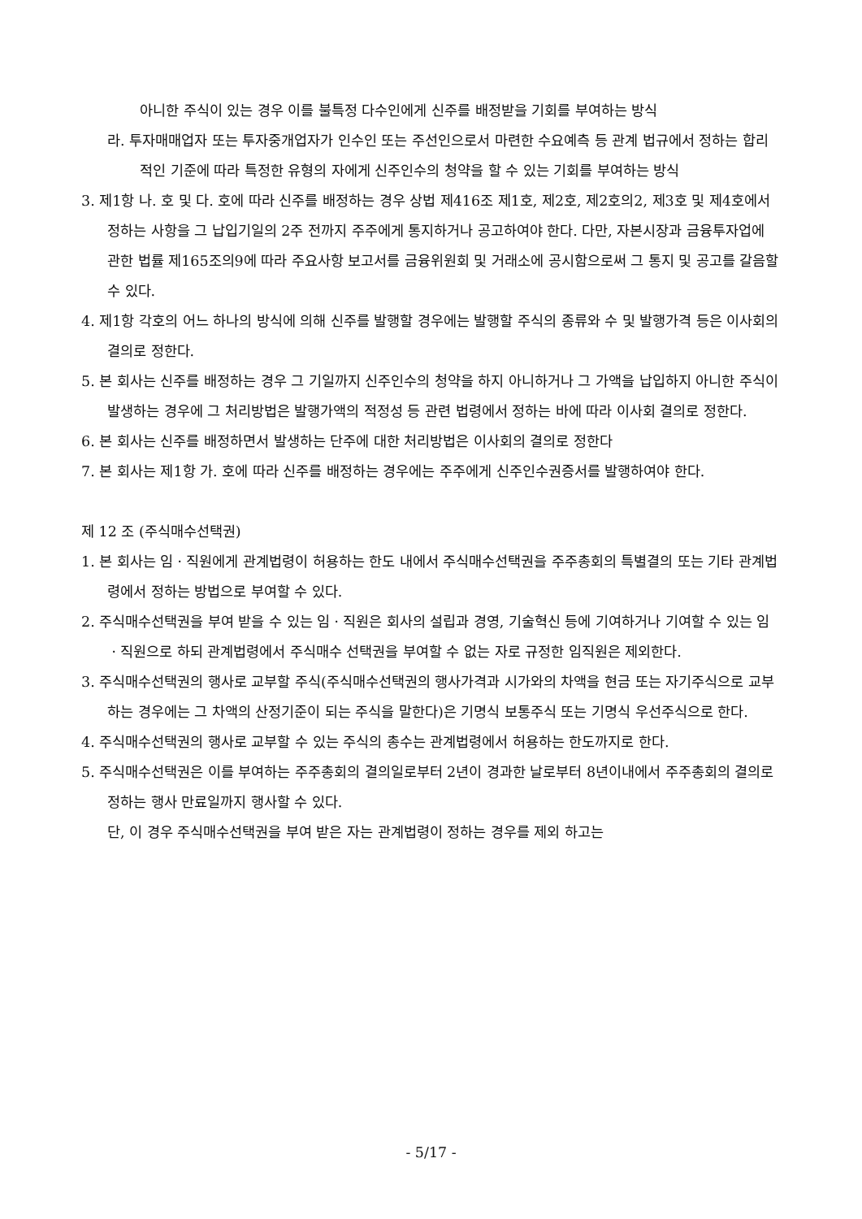아니한 주식이 있는 경우 이를 불특정 다수인에게 신주를 배정받을 기회를 부여하는 방식
라. 투자매매업자 또는 투자중개업자가 인수인 또는 주선인으로서 마련한 수요예측 등 관계 법규에서 정하는 합리적인 기준에 따라 특정한 유형의 자에게 신주인수의 청약을 할 수 있는 기회를 부여하는 방식
3. 제1항 나. 호 및 다. 호에 따라 신주를 배정하는 경우 상법 제416조 제1호, 제2호, 제2호의2, 제3호 및 제4호에서 정하는 사항을 그 납입기일의 2주 전까지 주주에게 통지하거나 공고하여야 한다. 다만, 자본시장과 금융투자업에 관한 법률 제165조의9에 따라 주요사항 보고서를 금융위원회 및 거래소에 공시함으로써 그 통지 및 공고를 갈음할 수 있다.
4. 제1항 각호의 어느 하나의 방식에 의해 신주를 발행할 경우에는 발행할 주식의 종류와 수 및 발행가격 등은 이사회의 결의로 정한다.
5. 본 회사는 신주를 배정하는 경우 그 기일까지 신주인수의 청약을 하지 아니하거나 그 가액을 납입하지 아니한 주식이 발생하는 경우에 그 처리방법은 발행가액의 적정성 등 관련 법령에서 정하는 바에 따라 이사회 결의로 정한다.
6. 본 회사는 신주를 배정하면서 발생하는 단주에 대한 처리방법은 이사회의 결의로 정한다
7. 본 회사는 제1항 가. 호에 따라 신주를 배정하는 경우에는 주주에게 신주인수권증서를 발행하여야 한다.
제 12 조 (주식매수선택권)
1. 본 회사는 임ㆍ직원에게 관계법령이 허용하는 한도 내에서 주식매수선택권을 주주총회의 특별결의 또는 기타 관계법령에서 정하는 방법으로 부여할 수 있다.
2. 주식매수선택권을 부여 받을 수 있는 임ㆍ직원은 회사의 설립과 경영, 기술혁신 등에 기여하거나 기여할 수 있는 임ㆍ직원으로 하되 관계법령에서 주식매수 선택권을 부여할 수 없는 자로 규정한 임직원은 제외한다.
3. 주식매수선택권의 행사로 교부할 주식(주식매수선택권의 행사가격과 시가와의 차액을 현금 또는 자기주식으로 교부하는 경우에는 그 차액의 산정기준이 되는 주식을 말한다)은 기명식 보통주식 또는 기명식 우선주식으로 한다.
4. 주식매수선택권의 행사로 교부할 수 있는 주식의 총수는 관계법령에서 허용하는 한도까지로 한다.
5. 주식매수선택권은 이를 부여하는 주주총회의 결의일로부터 2년이 경과한 날로부터 8년이내에서 주주총회의 결의로 정하는 행사 만료일까지 행사할 수 있다.
단, 이 경우 주식매수선택권을 부여 받은 자는 관계법령이 정하는 경우를 제외 하고는
- 5/17 -